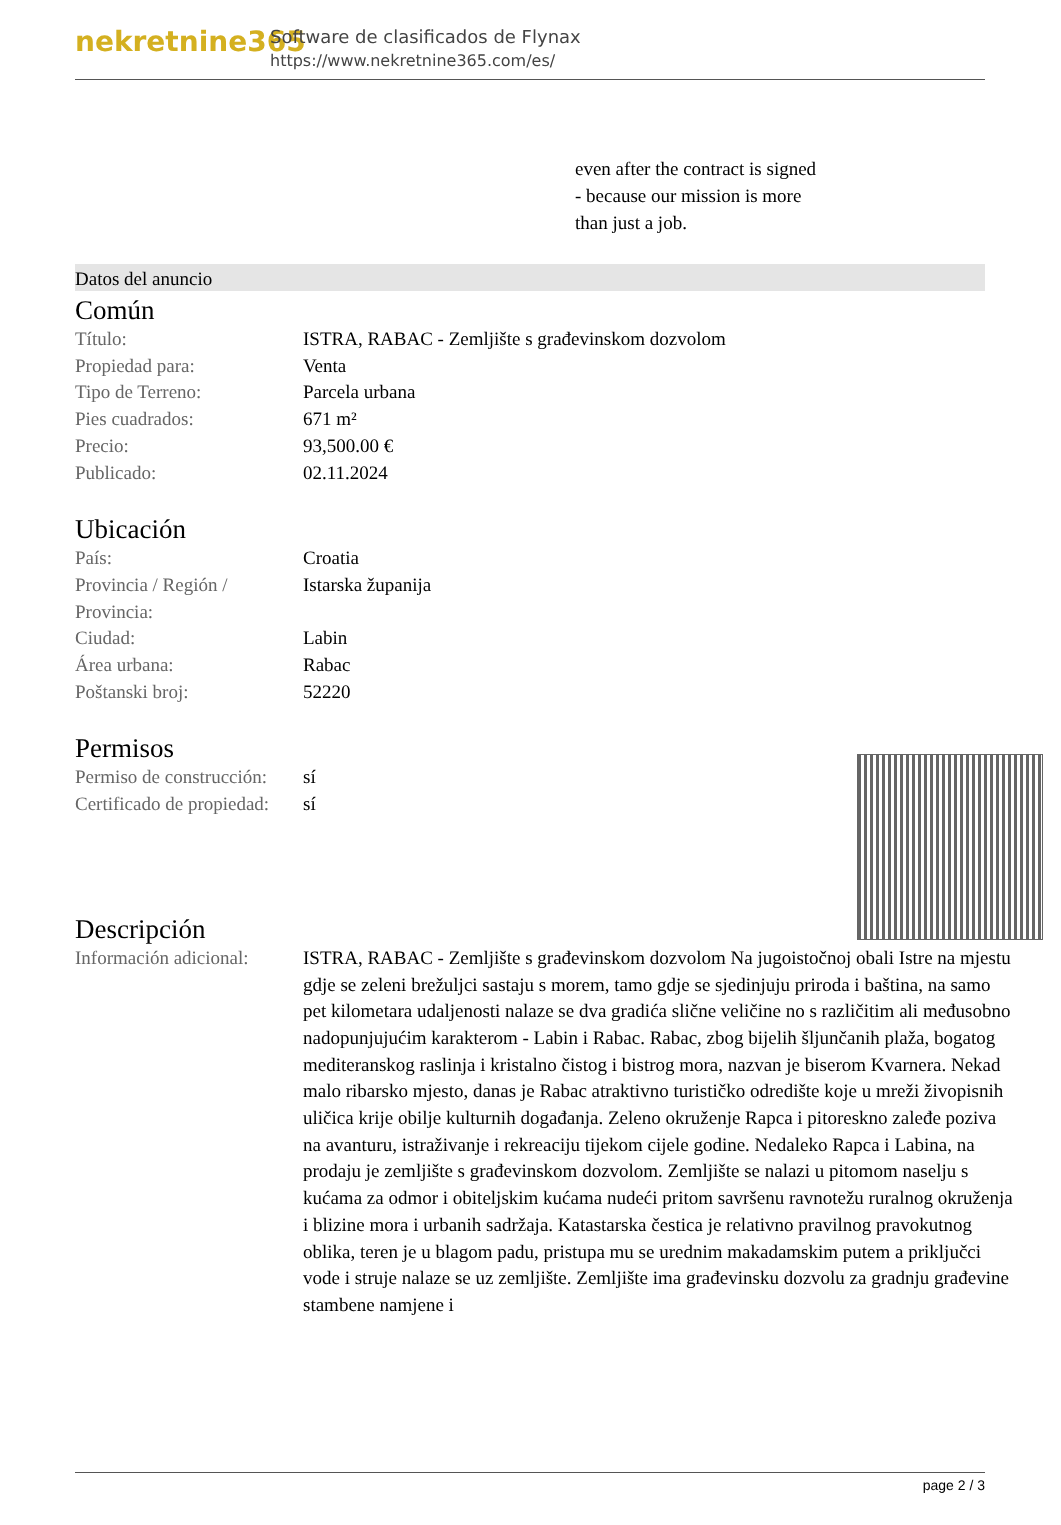nekretnine365
Software de clasificados de Flynax
https://www.nekretnine365.com/es/
even after the contract is signed
- because our mission is more
than just a job.
Datos del anuncio
Común
| Título: | ISTRA, RABAC - Zemljište s građevinskom dozvolom |
| Propiedad para: | Venta |
| Tipo de Terreno: | Parcela urbana |
| Pies cuadrados: | 671 m² |
| Precio: | 93,500.00 € |
| Publicado: | 02.11.2024 |
Ubicación
| País: | Croatia |
| Provincia / Región / Provincia: | Istarska županija |
| Ciudad: | Labin |
| Área urbana: | Rabac |
| Poštanski broj: | 52220 |
Permisos
| Permiso de construcción: | sí |
| Certificado de propiedad: | sí |
Descripción
| Información adicional: | ISTRA, RABAC - Zemljište s građevinskom dozvolom Na jugoistočnoj obali Istre na mjestu gdje se zeleni brežuljci sastaju s morem, tamo gdje se sjedinjuju priroda i baština, na samo pet kilometara udaljenosti nalaze se dva gradića slične veličine no s različitim ali međusobno nadopunjujućim karakterom - Labin i Rabac. Rabac, zbog bijelih šljunčanih plaža, bogatog mediteranskog raslinja i kristalno čistog i bistrog mora, nazvan je biserom Kvarnera. Nekad malo ribarsko mjesto, danas je Rabac atraktivno turističko odredište koje u mreži živopisnih uličica krije obilje kulturnih događanja. Zeleno okruženje Rapca i pitoreskno zaleđe poziva na avanturu, istraživanje i rekreaciju tijekom cijele godine. Nedaleko Rapca i Labina, na prodaju je zemljište s građevinskom dozvolom. Zemljište se nalazi u pitomom naselju s kućama za odmor i obiteljskim kućama nudeći pritom savršenu ravnotežu ruralnog okruženja i blizine mora i urbanih sadržaja. Katastarska čestica je relativno pravilnog pravokutnog oblika, teren je u blagom padu, pristupa mu se urednim makadamskim putem a priključci vode i struje nalaze se uz zemljište. Zemljište ima građevinsku dozvolu za gradnju građevine stambene namjene i |
page 2 / 3